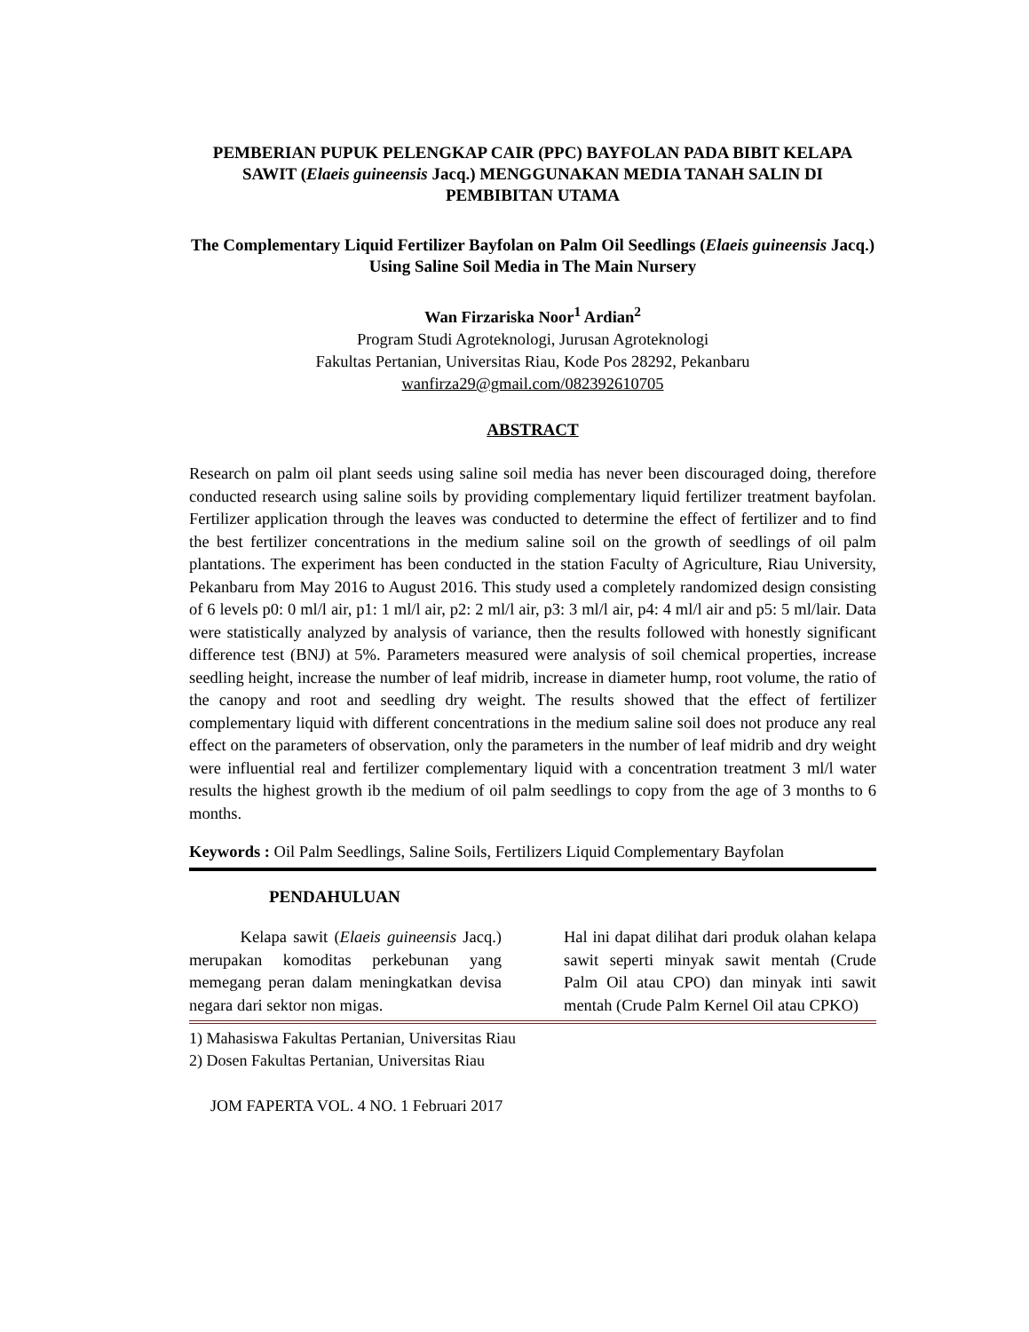PEMBERIAN PUPUK PELENGKAP CAIR (PPC) BAYFOLAN PADA BIBIT KELAPA SAWIT (Elaeis guineensis Jacq.) MENGGUNAKAN MEDIA TANAH SALIN DI PEMBIBITAN UTAMA
The Complementary Liquid Fertilizer Bayfolan on Palm Oil Seedlings (Elaeis guineensis Jacq.) Using Saline Soil Media in The Main Nursery
Wan Firzariska Noor<sup>1</sup> Ardian<sup>2</sup>
Program Studi Agroteknologi, Jurusan Agroteknologi
Fakultas Pertanian, Universitas Riau, Kode Pos 28292, Pekanbaru
wanfirza29@gmail.com/082392610705
ABSTRACT
Research on palm oil plant seeds using saline soil media has never been discouraged doing, therefore conducted research using saline soils by providing complementary liquid fertilizer treatment bayfolan. Fertilizer application through the leaves was conducted to determine the effect of fertilizer and to find the best fertilizer concentrations in the medium saline soil on the growth of seedlings of oil palm plantations. The experiment has been conducted in the station Faculty of Agriculture, Riau University, Pekanbaru from May 2016 to August 2016. This study used a completely randomized design consisting of 6 levels p0: 0 ml/l air, p1: 1 ml/l air, p2: 2 ml/l air, p3: 3 ml/l air, p4: 4 ml/l air and p5: 5 ml/lair. Data were statistically analyzed by analysis of variance, then the results followed with honestly significant difference test (BNJ) at 5%. Parameters measured were analysis of soil chemical properties, increase seedling height, increase the number of leaf midrib, increase in diameter hump, root volume, the ratio of the canopy and root and seedling dry weight. The results showed that the effect of fertilizer complementary liquid with different concentrations in the medium saline soil does not produce any real effect on the parameters of observation, only the parameters in the number of leaf midrib and dry weight were influential real and fertilizer complementary liquid with a concentration treatment 3 ml/l water results the highest growth ib the medium of oil palm seedlings to copy from the age of 3 months to 6 months.
Keywords : Oil Palm Seedlings, Saline Soils, Fertilizers Liquid Complementary Bayfolan
PENDAHULUAN
Kelapa sawit (Elaeis guineensis Jacq.) merupakan komoditas perkebunan yang memegang peran dalam meningkatkan devisa negara dari sektor non migas.
Hal ini dapat dilihat dari produk olahan kelapa sawit seperti minyak sawit mentah (Crude Palm Oil atau CPO) dan minyak inti sawit mentah (Crude Palm Kernel Oil atau CPKO)
1) Mahasiswa Fakultas Pertanian, Universitas Riau
2) Dosen Fakultas Pertanian, Universitas Riau
JOM FAPERTA VOL. 4 NO. 1 Februari 2017